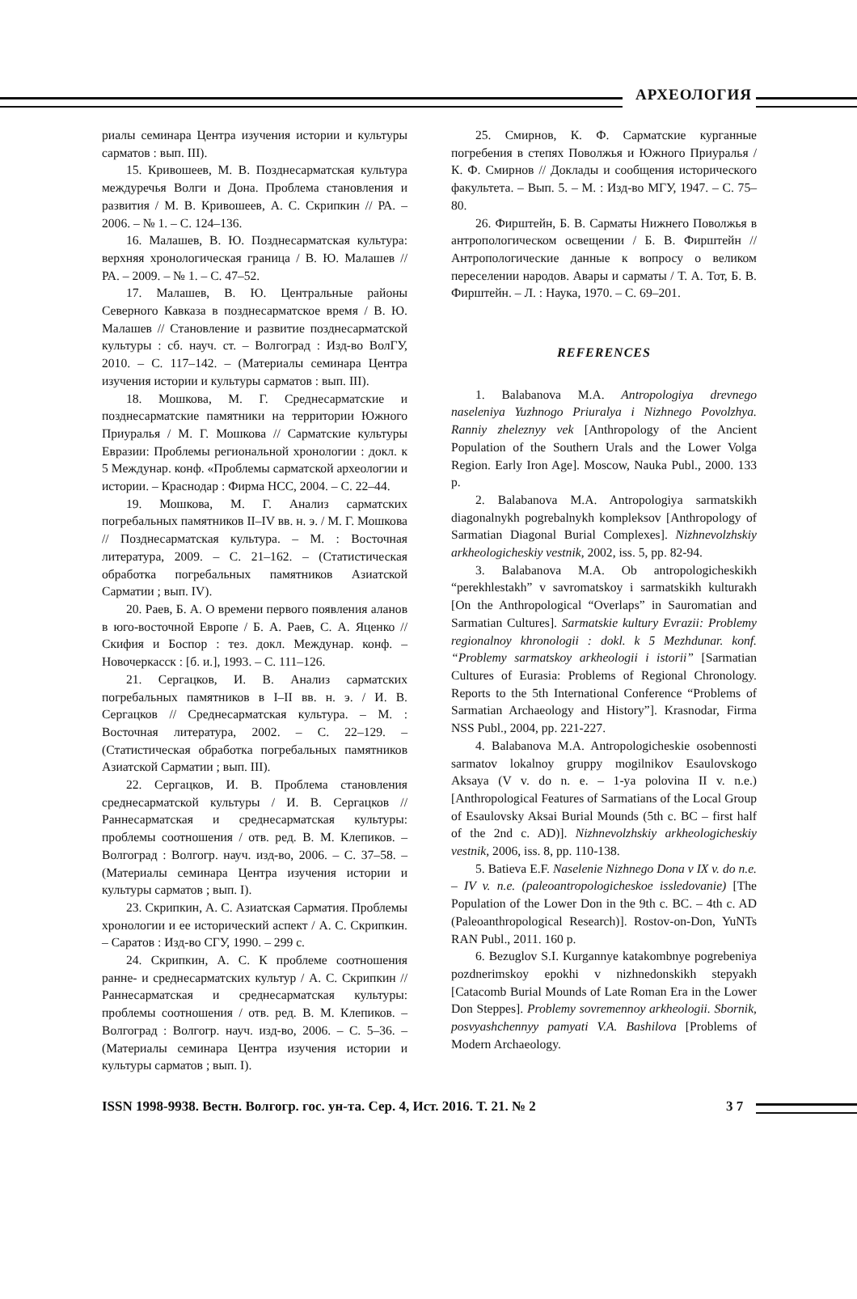АРХЕОЛОГИЯ
риалы семинара Центра изучения истории и культуры сарматов : вып. III).
15. Кривошеев, М. В. Позднесарматская культура междуречья Волги и Дона. Проблема становления и развития / М. В. Кривошеев, А. С. Скрипкин // РА. – 2006. – № 1. – С. 124–136.
16. Малашев, В. Ю. Позднесарматская культура: верхняя хронологическая граница / В. Ю. Малашев // РА. – 2009. – № 1. – С. 47–52.
17. Малашев, В. Ю. Центральные районы Северного Кавказа в позднесарматское время / В. Ю. Малашев // Становление и развитие позднесарматской культуры : сб. науч. ст. – Волгоград : Изд-во ВолГУ, 2010. – С. 117–142. – (Материалы семинара Центра изучения истории и культуры сарматов : вып. III).
18. Мошкова, М. Г. Среднесарматские и позднесарматские памятники на территории Южного Приуралья / М. Г. Мошкова // Сарматские культуры Евразии: Проблемы региональной хронологии : докл. к 5 Междунар. конф. «Проблемы сарматской археологии и истории. – Краснодар : Фирма НСС, 2004. – С. 22–44.
19. Мошкова, М. Г. Анализ сарматских погребальных памятников II–IV вв. н. э. / М. Г. Мошкова // Позднесарматская культура. – М. : Восточная литература, 2009. – С. 21–162. – (Статистическая обработка погребальных памятников Азиатской Сарматии ; вып. IV).
20. Раев, Б. А. О времени первого появления аланов в юго-восточной Европе / Б. А. Раев, С. А. Яценко // Скифия и Боспор : тез. докл. Междунар. конф. – Новочеркасск : [б. и.], 1993. – С. 111–126.
21. Сергацков, И. В. Анализ сарматских погребальных памятников в I–II вв. н. э. / И. В. Сергацков // Среднесарматская культура. – М. : Восточная литература, 2002. – С. 22–129. – (Статистическая обработка погребальных памятников Азиатской Сарматии ; вып. III).
22. Сергацков, И. В. Проблема становления среднесарматской культуры / И. В. Сергацков // Раннесарматская и среднесарматская культуры: проблемы соотношения / отв. ред. В. М. Клепиков. – Волгоград : Волгогр. науч. изд-во, 2006. – С. 37–58. – (Материалы семинара Центра изучения истории и культуры сарматов ; вып. I).
23. Скрипкин, А. С. Азиатская Сарматия. Проблемы хронологии и ее исторический аспект / А. С. Скрипкин. – Саратов : Изд-во СГУ, 1990. – 299 с.
24. Скрипкин, А. С. К проблеме соотношения ранне- и среднесарматских культур / А. С. Скрипкин // Раннесарматская и среднесарматская культуры: проблемы соотношения / отв. ред. В. М. Клепиков. – Волгоград : Волгогр. науч. изд-во, 2006. – С. 5–36. – (Материалы семинара Центра изучения истории и культуры сарматов ; вып. I).
25. Смирнов, К. Ф. Сарматские курганные погребения в степях Поволжья и Южного Приуралья / К. Ф. Смирнов // Доклады и сообщения исторического факультета. – Вып. 5. – М. : Изд-во МГУ, 1947. – С. 75–80.
26. Фирштейн, Б. В. Сарматы Нижнего Поволжья в антропологическом освещении / Б. В. Фирштейн // Антропологические данные к вопросу о великом переселении народов. Авары и сарматы / Т. А. Тот, Б. В. Фирштейн. – Л. : Наука, 1970. – С. 69–201.
REFERENCES
1. Balabanova M.A. Antropologiya drevnego naseleniya Yuzhnogo Priuralya i Nizhnego Povolzhya. Ranniy zheleznyy vek [Anthropology of the Ancient Population of the Southern Urals and the Lower Volga Region. Early Iron Age]. Moscow, Nauka Publ., 2000. 133 p.
2. Balabanova M.A. Antropologiya sarmatskikh diagonalnykh pogrebalnykh kompleksov [Anthropology of Sarmatian Diagonal Burial Complexes]. Nizhnevolzhskiy arkheologicheskiy vestnik, 2002, iss. 5, pp. 82-94.
3. Balabanova M.A. Ob antropologicheskikh “perekhlestakh” v savromatskoy i sarmatskikh kulturakh [On the Anthropological “Overlaps” in Sauromatian and Sarmatian Cultures]. Sarmatskie kultury Evrazii: Problemy regionalnoy khronologii : dokl. k 5 Mezhdunar. konf. “Problemy sarmatskoy arkheologii i istorii” [Sarmatian Cultures of Eurasia: Problems of Regional Chronology. Reports to the 5th International Conference “Problems of Sarmatian Archaeology and History”]. Krasnodar, Firma NSS Publ., 2004, pp. 221-227.
4. Balabanova M.A. Antropologicheskie osobennosti sarmatov lokalnoy gruppy mogilnikov Esaulovskogo Aksaya (V v. do n. e. – 1-ya polovina II v. n.e.) [Anthropological Features of Sarmatians of the Local Group of Esaulovsky Aksai Burial Mounds (5th c. BC – first half of the 2nd c. AD)]. Nizhnevolzhskiy arkheologicheskiy vestnik, 2006, iss. 8, pp. 110-138.
5. Batieva E.F. Naselenie Nizhnego Dona v IX v. do n.e. – IV v. n.e. (paleoantropologicheskoe issledovanie) [The Population of the Lower Don in the 9th c. BC. – 4th c. AD (Paleoanthropological Research)]. Rostov-on-Don, YuNTs RAN Publ., 2011. 160 p.
6. Bezuglov S.I. Kurgannye katakombnye pogrebeniya pozdnerimskoy epokhi v nizhnedonskikh stepyakh [Catacomb Burial Mounds of Late Roman Era in the Lower Don Steppes]. Problemy sovremennoy arkheologii. Sbornik, posvyashchennyy pamyati V.A. Bashilova [Problems of Modern Archaeology.
ISSN 1998-9938. Вестн. Волгогр. гос. ун-та. Сер. 4, Ист. 2016. Т. 21. № 2 3 7